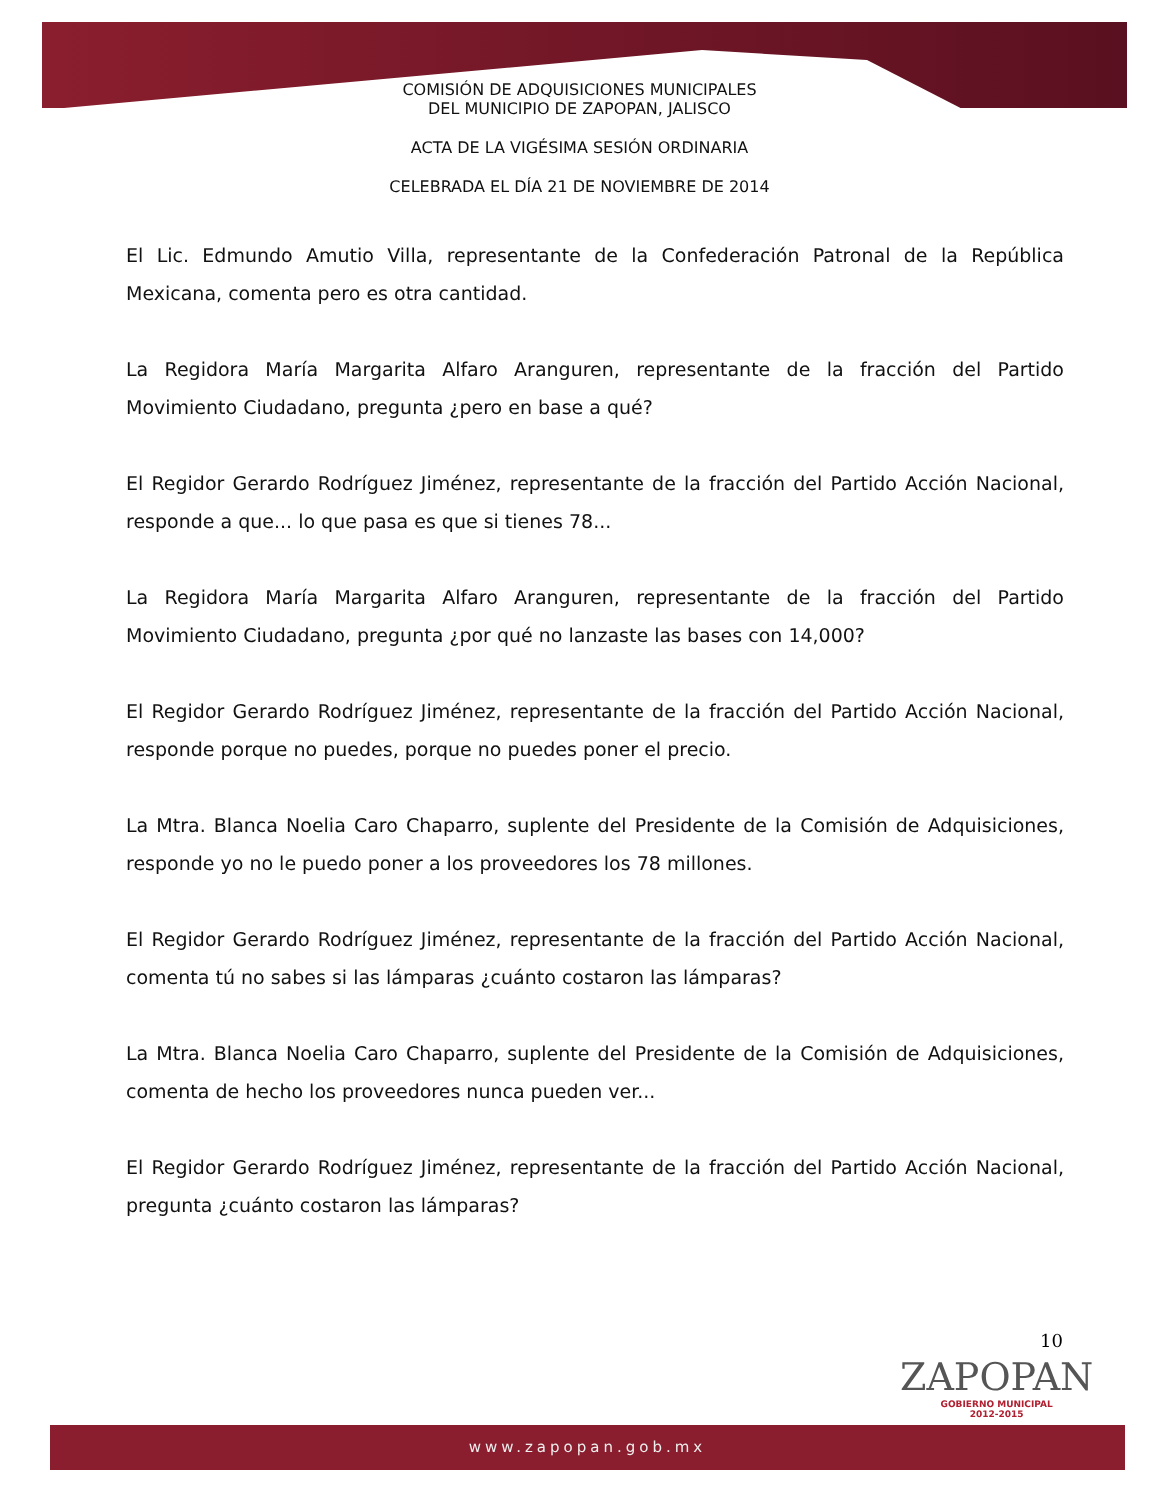COMISIÓN DE ADQUISICIONES MUNICIPALES
DEL MUNICIPIO DE ZAPOPAN, JALISCO
ACTA DE LA VIGÉSIMA SESIÓN ORDINARIA
CELEBRADA EL DÍA 21 DE NOVIEMBRE DE 2014
El Lic. Edmundo Amutio Villa, representante de la Confederación Patronal de la República Mexicana, comenta pero es otra cantidad.
La Regidora María Margarita Alfaro Aranguren, representante de la fracción del Partido Movimiento Ciudadano, pregunta ¿pero en base a qué?
El Regidor Gerardo Rodríguez Jiménez, representante de la fracción del Partido Acción Nacional, responde a que... lo que pasa es que si tienes 78...
La Regidora María Margarita Alfaro Aranguren, representante de la fracción del Partido Movimiento Ciudadano, pregunta ¿por qué no lanzaste las bases con 14,000?
El Regidor Gerardo Rodríguez Jiménez, representante de la fracción del Partido Acción Nacional, responde porque no puedes, porque no puedes poner el precio.
La Mtra. Blanca Noelia Caro Chaparro, suplente del Presidente de la Comisión de Adquisiciones, responde yo no le puedo poner a los proveedores los 78 millones.
El Regidor Gerardo Rodríguez Jiménez, representante de la fracción del Partido Acción Nacional, comenta tú no sabes si las lámparas ¿cuánto costaron las lámparas?
La Mtra. Blanca Noelia Caro Chaparro, suplente del Presidente de la Comisión de Adquisiciones, comenta de hecho los proveedores nunca pueden ver...
El Regidor Gerardo Rodríguez Jiménez, representante de la fracción del Partido Acción Nacional, pregunta ¿cuánto costaron las lámparas?
10
ZAPOPAN
GOBIERNO MUNICIPAL
2012-2015
www.zapopan.gob.mx